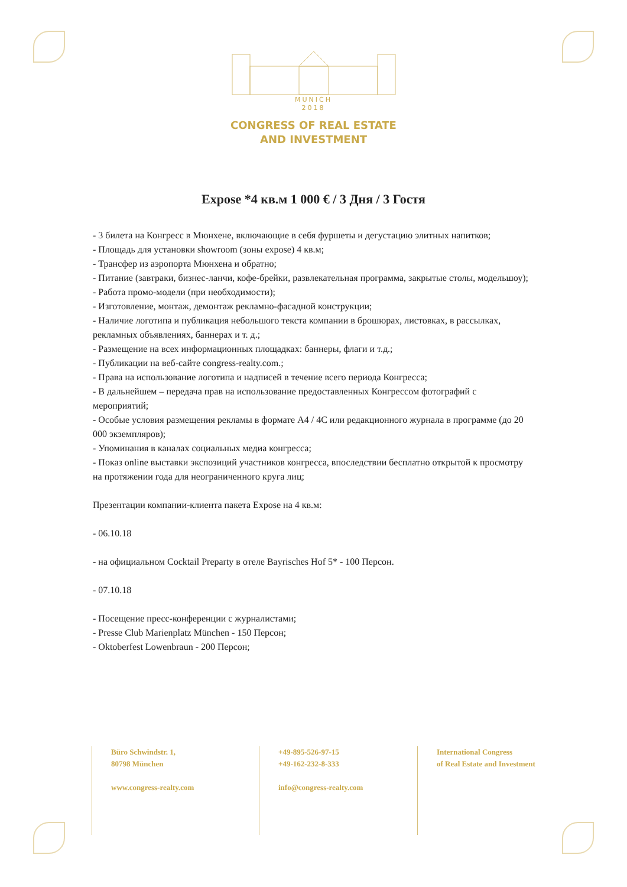MUNICH
2018
CONGRESS OF REAL ESTATE
AND INVESTMENT
Expose *4 кв.м 1 000 € / 3 Дня / 3 Гостя
- 3 билета на Конгресс в Мюнхене, включающие в себя фуршеты и дегустацию элитных напитков;
- Площадь для установки showroom (зоны expose) 4 кв.м;
- Трансфер из аэропорта Мюнхена и обратно;
- Питание (завтраки, бизнес-ланчи, кофе-брейки, развлекательная программа, закрытые столы, модельшоу);
- Работа промо-модели (при необходимости);
- Изготовление, монтаж, демонтаж рекламно-фасадной конструкции;
- Наличие логотипа и публикация небольшого текста компании в брошюрах, листовках, в рассылках, рекламных объявлениях, баннерах и т. д.;
- Размещение на всех информационных площадках: баннеры, флаги и т.д.;
- Публикации на веб-сайте congress-realty.com.;
- Права на использование логотипа и надписей в течение всего периода Конгресса;
- В дальнейшем – передача прав на использование предоставленных Конгрессом фотографий с мероприятий;
- Особые условия размещения рекламы в формате A4 / 4C или редакционного журнала в программе (до 20 000 экземпляров);
- Упоминания в каналах социальных медиа конгресса;
- Показ online выставки экспозиций участников конгресса, впоследствии бесплатно открытой к просмотру на протяжении года для неограниченного круга лиц;
Презентации компании-клиента пакета Expose на 4 кв.м:
- 06.10.18
- на официальном Cocktail Preparty в отеле Bayrisches Hof 5* - 100 Персон.
- 07.10.18
- Посещение пресс-конференции с журналистами;
- Presse Club Marienplatz München - 150 Персон;
- Oktoberfest Lowenbraun - 200 Персон;
Büro Schwindstr. 1,
80798 München
www.congress-realty.com
+49-895-526-97-15
+49-162-232-8-333
info@congress-realty.com
International Congress
of Real Estate and Investment